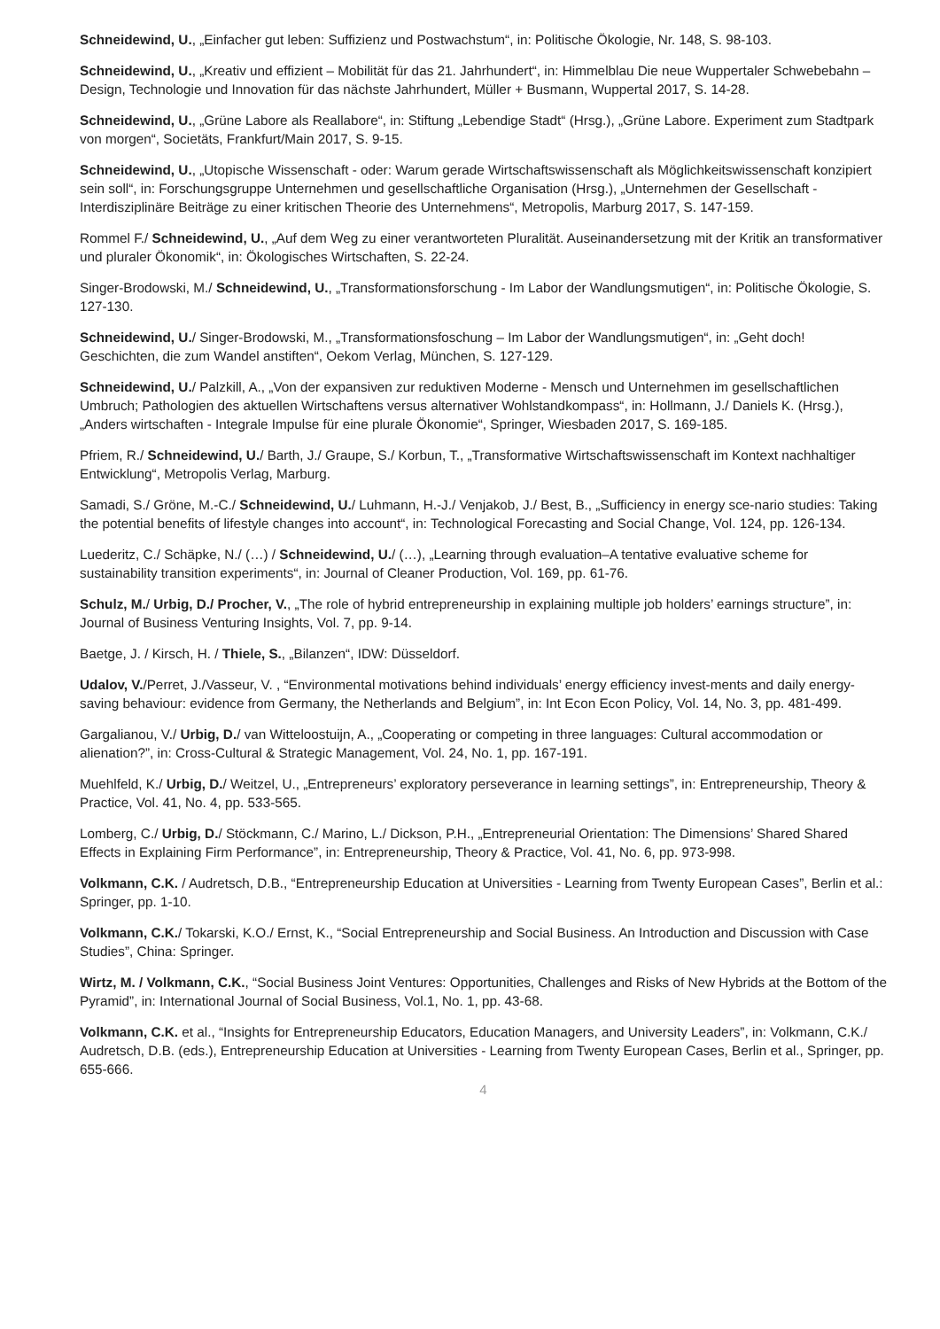Schneidewind, U., „Einfacher gut leben: Suffizienz und Postwachstum“, in: Politische Ökologie, Nr. 148, S. 98-103.
Schneidewind, U., „Kreativ und effizient – Mobilität für das 21. Jahrhundert“, in: Himmelblau Die neue Wuppertaler Schwebebahn – Design, Technologie und Innovation für das nächste Jahrhundert, Müller + Busmann, Wuppertal 2017, S. 14-28.
Schneidewind, U., „Grüne Labore als Reallabore“, in: Stiftung „Lebendige Stadt“ (Hrsg.), „Grüne Labore. Experiment zum Stadtpark von morgen“, Societäts, Frankfurt/Main 2017, S. 9-15.
Schneidewind, U., „Utopische Wissenschaft - oder: Warum gerade Wirtschaftswissenschaft als Möglichkeitswissenschaft konzipiert sein soll“, in: Forschungsgruppe Unternehmen und gesellschaftliche Organisation (Hrsg.), „Unternehmen der Gesellschaft - Interdisziplinäre Beiträge zu einer kritischen Theorie des Unternehmens“, Metropolis, Marburg 2017, S. 147-159.
Rommel F./ Schneidewind, U., „Auf dem Weg zu einer verantworteten Pluralität. Auseinandersetzung mit der Kritik an transformativer und pluraler Ökonomik“, in: Ökologisches Wirtschaften, S. 22-24.
Singer-Brodowski, M./ Schneidewind, U., „Transformationsforschung - Im Labor der Wandlungsmutigen“, in: Politische Ökologie, S. 127-130.
Schneidewind, U./ Singer-Brodowski, M., „Transformationsfoschung – Im Labor der Wandlungsmutigen“, in: „Geht doch! Geschichten, die zum Wandel anstiften“, Oekom Verlag, München, S. 127-129.
Schneidewind, U./ Palzkill, A., „Von der expansiven zur reduktiven Moderne - Mensch und Unternehmen im gesellschaftlichen Umbruch; Pathologien des aktuellen Wirtschaftens versus alternativer Wohlstandkompass“, in: Hollmann, J./ Daniels K. (Hrsg.), „Anders wirtschaften - Integrale Impulse für eine plurale Ökonomie“, Springer, Wiesbaden 2017, S. 169-185.
Pfriem, R./ Schneidewind, U./ Barth, J./ Graupe, S./ Korbun, T., „Transformative Wirtschaftswissenschaft im Kontext nachhaltiger Entwicklung“, Metropolis Verlag, Marburg.
Samadi, S./ Gröne, M.-C./ Schneidewind, U./ Luhmann, H.-J./ Venjakob, J./ Best, B., „Sufficiency in energy sce-nario studies: Taking the potential benefits of lifestyle changes into account“, in: Technological Forecasting and Social Change, Vol. 124, pp. 126-134.
Luederitz, C./ Schäpke, N./ (…) / Schneidewind, U./ (…), „Learning through evaluation–A tentative evaluative scheme for sustainability transition experiments“, in: Journal of Cleaner Production, Vol. 169, pp. 61-76.
Schulz, M./ Urbig, D./ Procher, V., „The role of hybrid entrepreneurship in explaining multiple job holders’ earnings structure”, in: Journal of Business Venturing Insights, Vol. 7, pp. 9-14.
Baetge, J. / Kirsch, H. / Thiele, S., „Bilanzen“, IDW: Düsseldorf.
Udalov, V./Perret, J./Vasseur, V. , “Environmental motivations behind individuals’ energy efficiency invest-ments and daily energy-saving behaviour: evidence from Germany, the Netherlands and Belgium”, in: Int Econ Econ Policy, Vol. 14, No. 3, pp. 481-499.
Gargalianou, V./ Urbig, D./ van Witteloostuijn, A., „Cooperating or competing in three languages: Cultural accommodation or alienation?”, in: Cross-Cultural & Strategic Management, Vol. 24, No. 1, pp. 167-191.
Muehlfeld, K./ Urbig, D./ Weitzel, U., „Entrepreneurs’ exploratory perseverance in learning settings”, in: Entrepreneurship, Theory & Practice, Vol. 41, No. 4, pp. 533-565.
Lomberg, C./ Urbig, D./ Stöckmann, C./ Marino, L./ Dickson, P.H., „Entrepreneurial Orientation: The Dimensions’ Shared Shared Effects in Explaining Firm Performance”, in: Entrepreneurship, Theory & Practice, Vol. 41, No. 6, pp. 973-998.
Volkmann, C.K. / Audretsch, D.B., “Entrepreneurship Education at Universities - Learning from Twenty European Cases”, Berlin et al.: Springer, pp. 1-10.
Volkmann, C.K./ Tokarski, K.O./ Ernst, K., “Social Entrepreneurship and Social Business. An Introduction and Discussion with Case Studies”, China: Springer.
Wirtz, M. / Volkmann, C.K., “Social Business Joint Ventures: Opportunities, Challenges and Risks of New Hybrids at the Bottom of the Pyramid”, in: International Journal of Social Business, Vol.1, No. 1, pp. 43-68.
Volkmann, C.K. et al., “Insights for Entrepreneurship Educators, Education Managers, and University Leaders”, in: Volkmann, C.K./ Audretsch, D.B. (eds.), Entrepreneurship Education at Universities - Learning from Twenty European Cases, Berlin et al., Springer, pp. 655-666.
4